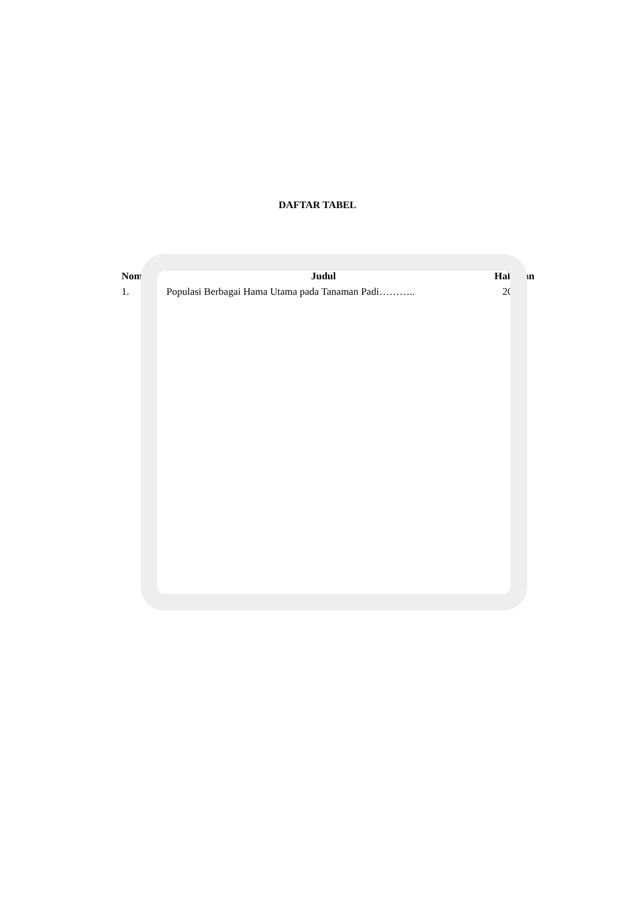DAFTAR TABEL
| Nomor | Judul | Halaman |
| --- | --- | --- |
| 1. | Populasi Berbagai Hama Utama pada Tanaman Padi……….. | 20 |